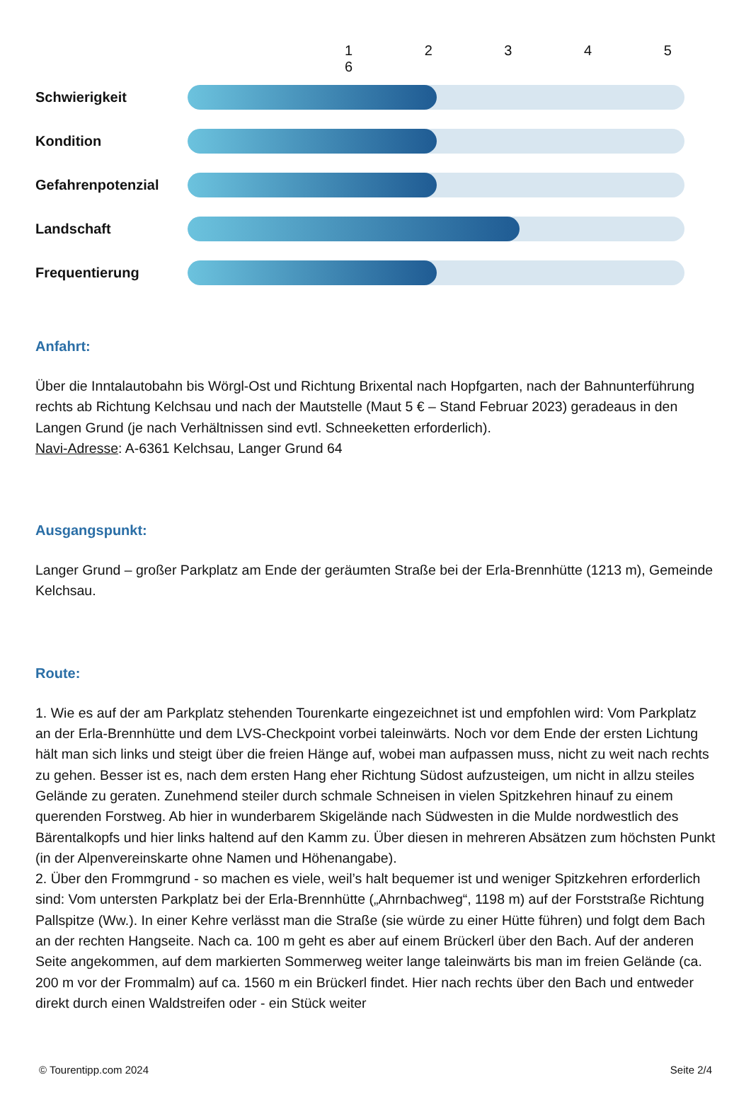| | | 1 2 3 4 5 6 |
| Schwierigkeit | | |
| Kondition | | |
| Gefahrenpotenzial | | |
| Landschaft | | |
| Frequentierung | | |
Anfahrt:
Über die Inntalautobahn bis Wörgl-Ost und Richtung Brixental nach Hopfgarten, nach der Bahnunterführung rechts ab Richtung Kelchsau und nach der Mautstelle (Maut 5 € – Stand Februar 2023) geradeaus in den Langen Grund (je nach Verhältnissen sind evtl. Schneeketten erforderlich).
Navi-Adresse: A-6361 Kelchsau, Langer Grund 64
Ausgangspunkt:
Langer Grund – großer Parkplatz am Ende der geräumten Straße bei der Erla-Brennhütte (1213 m), Gemeinde Kelchsau.
Route:
1. Wie es auf der am Parkplatz stehenden Tourenkarte eingezeichnet ist und empfohlen wird: Vom Parkplatz an der Erla-Brennhütte und dem LVS-Checkpoint vorbei taleinwärts. Noch vor dem Ende der ersten Lichtung hält man sich links und steigt über die freien Hänge auf, wobei man aufpassen muss, nicht zu weit nach rechts zu gehen. Besser ist es, nach dem ersten Hang eher Richtung Südost aufzusteigen, um nicht in allzu steiles Gelände zu geraten. Zunehmend steiler durch schmale Schneisen in vielen Spitzkehren hinauf zu einem querenden Forstweg. Ab hier in wunderbarem Skigelände nach Südwesten in die Mulde nordwestlich des Bärentalkopfs und hier links haltend auf den Kamm zu. Über diesen in mehreren Absätzen zum höchsten Punkt (in der Alpenvereinskarte ohne Namen und Höhenangabe).
2. Über den Frommgrund - so machen es viele, weil’s halt bequemer ist und weniger Spitzkehren erforderlich sind: Vom untersten Parkplatz bei der Erla-Brennhütte („Ahrnbachweg“, 1198 m) auf der Forststraße Richtung Pallspitze (Ww.). In einer Kehre verlässt man die Straße (sie würde zu einer Hütte führen) und folgt dem Bach an der rechten Hangseite. Nach ca. 100 m geht es aber auf einem Brückerl über den Bach. Auf der anderen Seite angekommen, auf dem markierten Sommerweg weiter lange taleinwärts bis man im freien Gelände (ca. 200 m vor der Frommalm) auf ca. 1560 m ein Brückerl findet. Hier nach rechts über den Bach und entweder direkt durch einen Waldstreifen oder - ein Stück weiter
© Tourentipp.com 2024 Seite 2/4